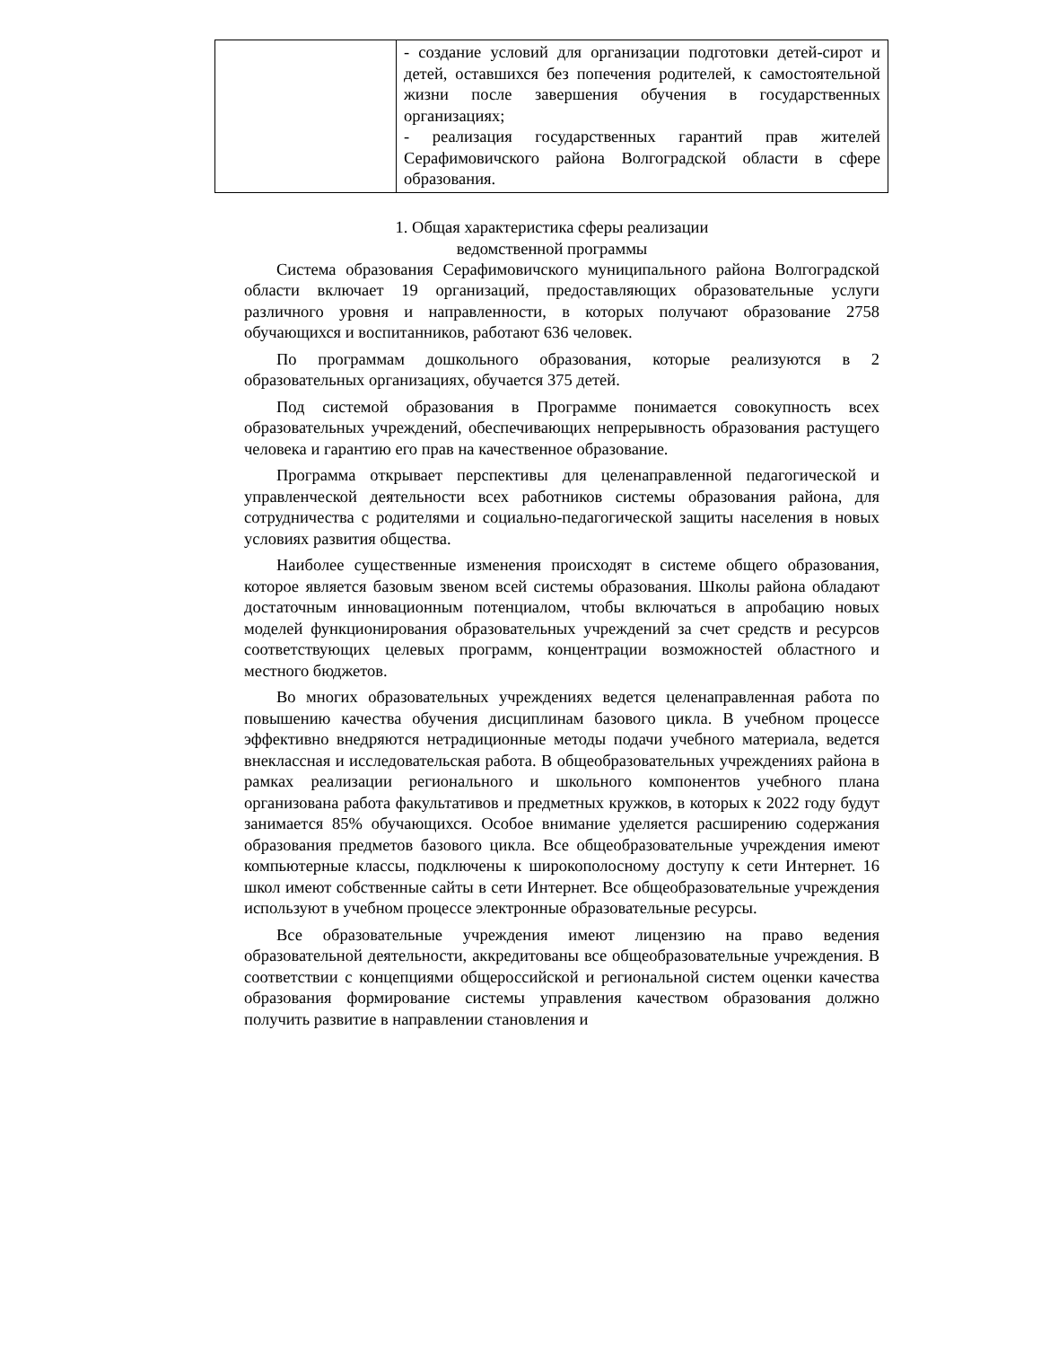| | - создание условий для организации подготовки детей-сирот и детей, оставшихся без попечения родителей, к самостоятельной жизни после завершения обучения в государственных организациях; - реализация государственных гарантий прав жителей Серафимовичского района Волгоградской области в сфере образования. |
1. Общая характеристика сферы реализации
ведомственной программы
Система образования Серафимовичского муниципального района Волгоградской области включает 19 организаций, предоставляющих образовательные услуги различного уровня и направленности, в которых получают образование 2758 обучающихся и воспитанников, работают 636 человек.
По программам дошкольного образования, которые реализуются в 2 образовательных организациях, обучается 375 детей.
Под системой образования в Программе понимается совокупность всех образовательных учреждений, обеспечивающих непрерывность образования растущего человека и гарантию его прав на качественное образование.
Программа открывает перспективы для целенаправленной педагогической и управленческой деятельности всех работников системы образования района, для сотрудничества с родителями и социально-педагогической защиты населения в новых условиях развития общества.
Наиболее существенные изменения происходят в системе общего образования, которое является базовым звеном всей системы образования. Школы района обладают достаточным инновационным потенциалом, чтобы включаться в апробацию новых моделей функционирования образовательных учреждений за счет средств и ресурсов соответствующих целевых программ, концентрации возможностей областного и местного бюджетов.
Во многих образовательных учреждениях ведется целенаправленная работа по повышению качества обучения дисциплинам базового цикла. В учебном процессе эффективно внедряются нетрадиционные методы подачи учебного материала, ведется внеклассная и исследовательская работа. В общеобразовательных учреждениях района в рамках реализации регионального и школьного компонентов учебного плана организована работа факультативов и предметных кружков, в которых к 2022 году будут занимается 85% обучающихся. Особое внимание уделяется расширению содержания образования предметов базового цикла. Все общеобразовательные учреждения имеют компьютерные классы, подключены к широкополосному доступу к сети Интернет. 16 школ имеют собственные сайты в сети Интернет. Все общеобразовательные учреждения используют в учебном процессе электронные образовательные ресурсы.
Все образовательные учреждения имеют лицензию на право ведения образовательной деятельности, аккредитованы все общеобразовательные учреждения. В соответствии с концепциями общероссийской и региональной систем оценки качества образования формирование системы управления качеством образования должно получить развитие в направлении становления и